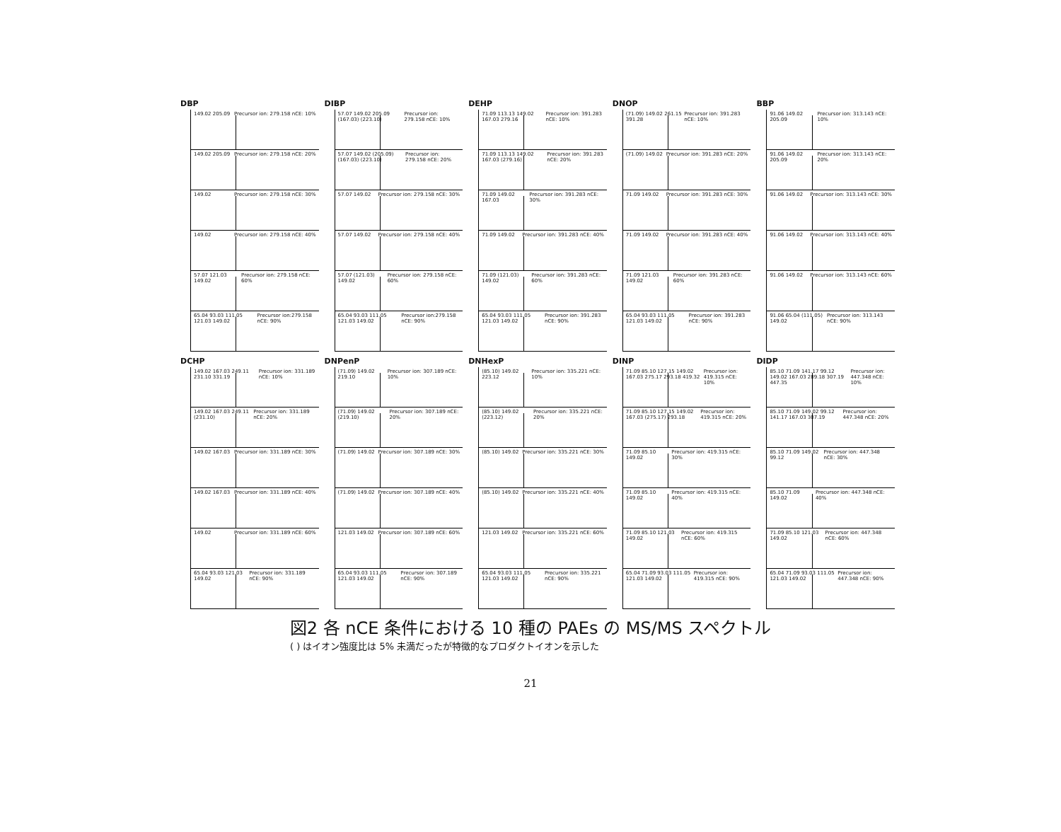DBP
149.02 205.09 Precursor ion: 279.158 nCE: 10%
149.02 205.09 Precursor ion: 279.158 nCE: 20%
149.02 Precursor ion: 279.158 nCE: 30%
149.02 Precursor ion: 279.158 nCE: 40%
57.07 121.03 149.02 Precursor ion: 279.158 nCE: 60%
65.04 93.03 111.05 121.03 149.02 Precursor ion:279.158 nCE: 90%
DIBP
57.07 149.02 205.09 (167.03) (223.10) Precursor ion: 279.158 nCE: 10%
57.07 149.02 (205.09) (167.03) (223.10) Precursor ion: 279.158 nCE: 20%
57.07 149.02 Precursor ion: 279.158 nCE: 30%
57.07 149.02 Precursor ion: 279.158 nCE: 40%
57.07 (121.03) 149.02 Precursor ion: 279.158 nCE: 60%
65.04 93.03 111.05 121.03 149.02 Precursor ion:279.158 nCE: 90%
DEHP
71.09 113.13 149.02 167.03 279.16 Precursor ion: 391.283 nCE: 10%
71.09 113.13 149.02 167.03 (279.16) Precursor ion: 391.283 nCE: 20%
71.09 149.02 167.03 Precursor ion: 391.283 nCE: 30%
71.09 149.02 Precursor ion: 391.283 nCE: 40%
71.09 (121.03) 149.02 Precursor ion: 391.283 nCE: 60%
65.04 93.03 111.05 121.03 149.02 Precursor ion: 391.283 nCE: 90%
DNOP
(71.09) 149.02 261.15 391.28 Precursor ion: 391.283 nCE: 10%
(71.09) 149.02 Precursor ion: 391.283 nCE: 20%
71.09 149.02 Precursor ion: 391.283 nCE: 30%
71.09 149.02 Precursor ion: 391.283 nCE: 40%
71.09 121.03 149.02 Precursor ion: 391.283 nCE: 60%
65.04 93.03 111.05 121.03 149.02 Precursor ion: 391.283 nCE: 90%
BBP
91.06 149.02 205.09 Precursor ion: 313.143 nCE: 10%
91.06 149.02 205.09 Precursor ion: 313.143 nCE: 20%
91.06 149.02 Precursor ion: 313.143 nCE: 30%
91.06 149.02 Precursor ion: 313.143 nCE: 40%
91.06 149.02 Precursor ion: 313.143 nCE: 60%
91.06 65.04 (111.05) 149.02 Precursor ion: 313.143 nCE: 90%
DCHP
149.02 167.03 249.11 231.10 331.19 Precursor ion: 331.189 nCE: 10%
149.02 167.03 249.11 (231.10) Precursor ion: 331.189 nCE: 20%
149.02 167.03 Precursor ion: 331.189 nCE: 30%
149.02 167.03 Precursor ion: 331.189 nCE: 40%
149.02 Precursor ion: 331.189 nCE: 60%
65.04 93.03 121.03 149.02 Precursor ion: 331.189 nCE: 90%
DNPenP
(71.09) 149.02 219.10 Precursor ion: 307.189 nCE: 10%
(71.09) 149.02 (219.10) Precursor ion: 307.189 nCE: 20%
(71.09) 149.02 Precursor ion: 307.189 nCE: 30%
(71.09) 149.02 Precursor ion: 307.189 nCE: 40%
121.03 149.02 Precursor ion: 307.189 nCE: 60%
65.04 93.03 111.05 121.03 149.02 Precursor ion: 307.189 nCE: 90%
DNHexP
(85.10) 149.02 223.12 Precursor ion: 335.221 nCE: 10%
(85.10) 149.02 (223.12) Precursor ion: 335.221 nCE: 20%
(85.10) 149.02 Precursor ion: 335.221 nCE: 30%
(85.10) 149.02 Precursor ion: 335.221 nCE: 40%
121.03 149.02 Precursor ion: 335.221 nCE: 60%
65.04 93.03 111.05 121.03 149.02 Precursor ion: 335.221 nCE: 90%
DINP
71.09 85.10 127.15 149.02 167.03 275.17 293.18 419.32 Precursor ion: 419.315 nCE: 10%
71.09 85.10 127.15 149.02 167.03 (275.17) 293.18 Precursor ion: 419.315 nCE: 20%
71.09 85.10 149.02 Precursor ion: 419.315 nCE: 30%
71.09 85.10 149.02 Precursor ion: 419.315 nCE: 40%
71.09 85.10 121.03 149.02 Precursor ion: 419.315 nCE: 60%
65.04 71.09 93.03 111.05 121.03 149.02 Precursor ion: 419.315 nCE: 90%
DIDP
85.10 71.09 141.17 99.12 149.02 167.03 289.18 307.19 447.35 Precursor ion: 447.348 nCE: 10%
85.10 71.09 149.02 99.12 141.17 167.03 307.19 Precursor ion: 447.348 nCE: 20%
85.10 71.09 149.02 99.12 Precursor ion: 447.348 nCE: 30%
85.10 71.09 149.02 Precursor ion: 447.348 nCE: 40%
71.09 85.10 121.03 149.02 Precursor ion: 447.348 nCE: 60%
65.04 71.09 93.03 111.05 121.03 149.02 Precursor ion: 447.348 nCE: 90%
図2 各 nCE 条件における 10 種の PAEs の MS/MS スペクトル
( ) はイオン強度比は 5% 未満だったが特徴的なプロダクトイオンを示した
21